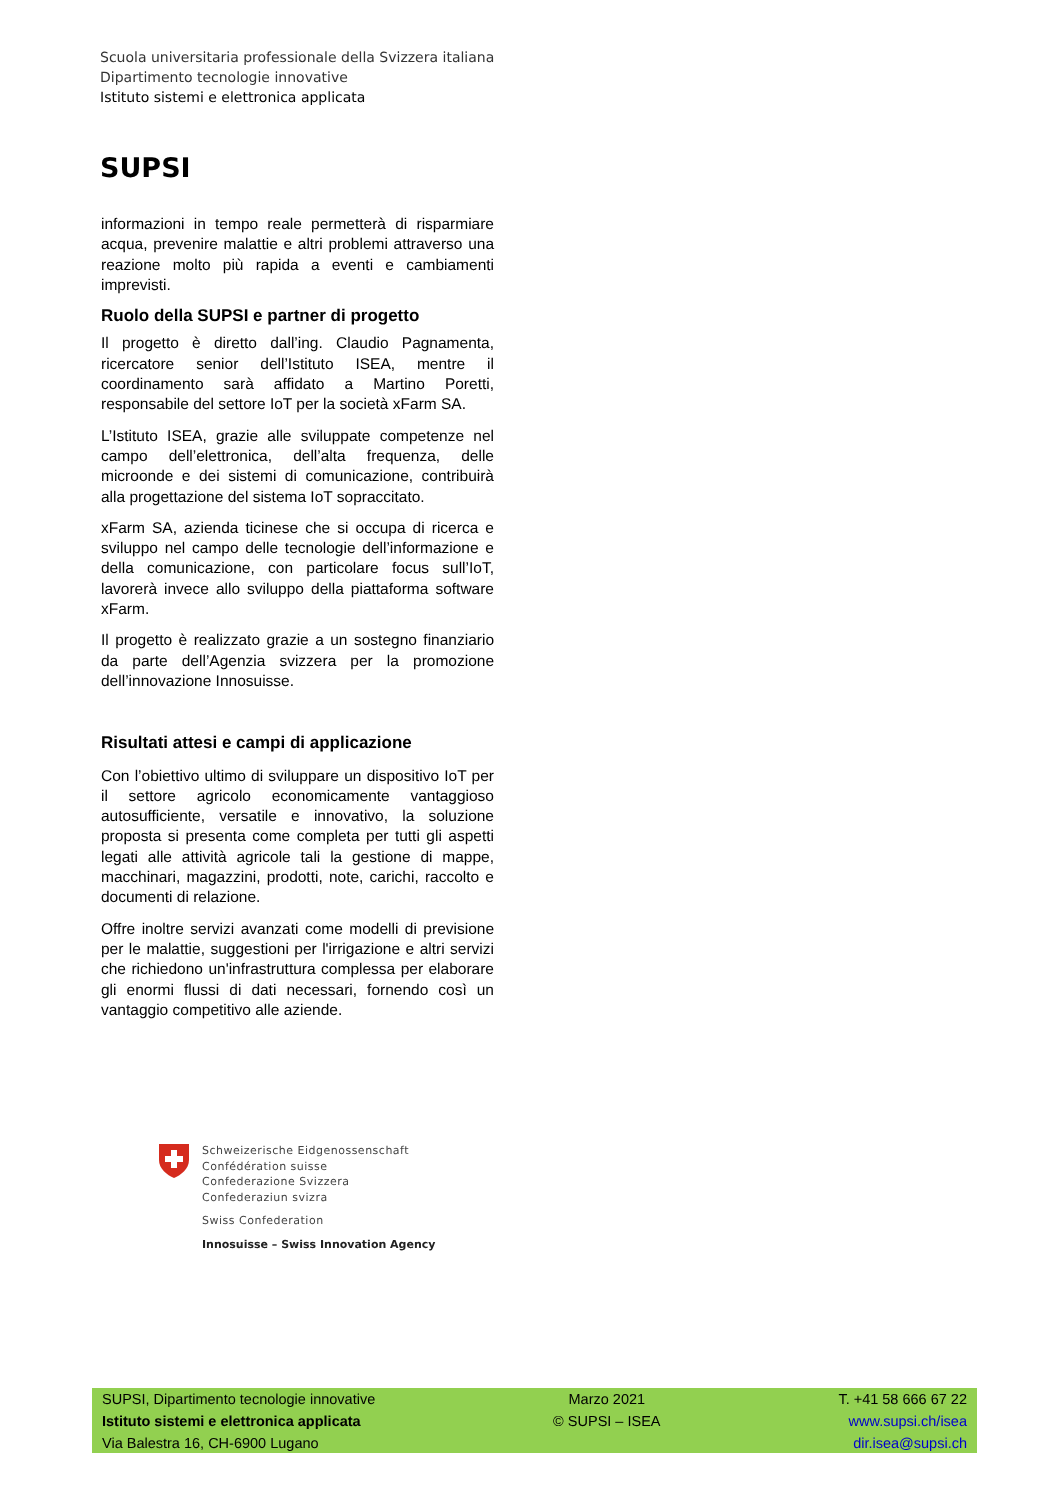Scuola universitaria professionale della Svizzera italiana
Dipartimento tecnologie innovative
Istituto sistemi e elettronica applicata
SUPSI
informazioni in tempo reale permetterà di risparmiare acqua, prevenire malattie e altri problemi attraverso una reazione molto più rapida a eventi e cambiamenti imprevisti.
Ruolo della SUPSI e partner di progetto
Il progetto è diretto dall’ing. Claudio Pagnamenta, ricercatore senior dell’Istituto ISEA, mentre il coordinamento sarà affidato a Martino Poretti, responsabile del settore IoT per la società xFarm SA.
L’Istituto ISEA, grazie alle sviluppate competenze nel campo dell’elettronica, dell’alta frequenza, delle microonde e dei sistemi di comunicazione, contribuirà alla progettazione del sistema IoT sopraccitato.
xFarm SA, azienda ticinese che si occupa di ricerca e sviluppo nel campo delle tecnologie dell’informazione e della comunicazione, con particolare focus sull’IoT, lavorerà invece allo sviluppo della piattaforma software xFarm.
Il progetto è realizzato grazie a un sostegno finanziario da parte dell’Agenzia svizzera per la promozione dell’innovazione Innosuisse.
Risultati attesi e campi di applicazione
Con l’obiettivo ultimo di sviluppare un dispositivo IoT per il settore agricolo economicamente vantaggioso autosufficiente, versatile e innovativo, la soluzione proposta si presenta come completa per tutti gli aspetti legati alle attività agricole tali la gestione di mappe, macchinari, magazzini, prodotti, note, carichi, raccolto e documenti di relazione.
Offre inoltre servizi avanzati come modelli di previsione per le malattie, suggestioni per l'irrigazione e altri servizi che richiedono un'infrastruttura complessa per elaborare gli enormi flussi di dati necessari, fornendo così un vantaggio competitivo alle aziende.
Schweizerische Eidgenossenschaft
Confédération suisse
Confederazione Svizzera
Confederaziun svizra
Swiss Confederation
Innosuisse – Swiss Innovation Agency
SUPSI, Dipartimento tecnologie innovative
Istituto sistemi e elettronica applicata
Via Balestra 16, CH-6900 Lugano
Marzo 2021
© SUPSI – ISEA
T. +41 58 666 67 22
www.supsi.ch/isea
dir.isea@supsi.ch